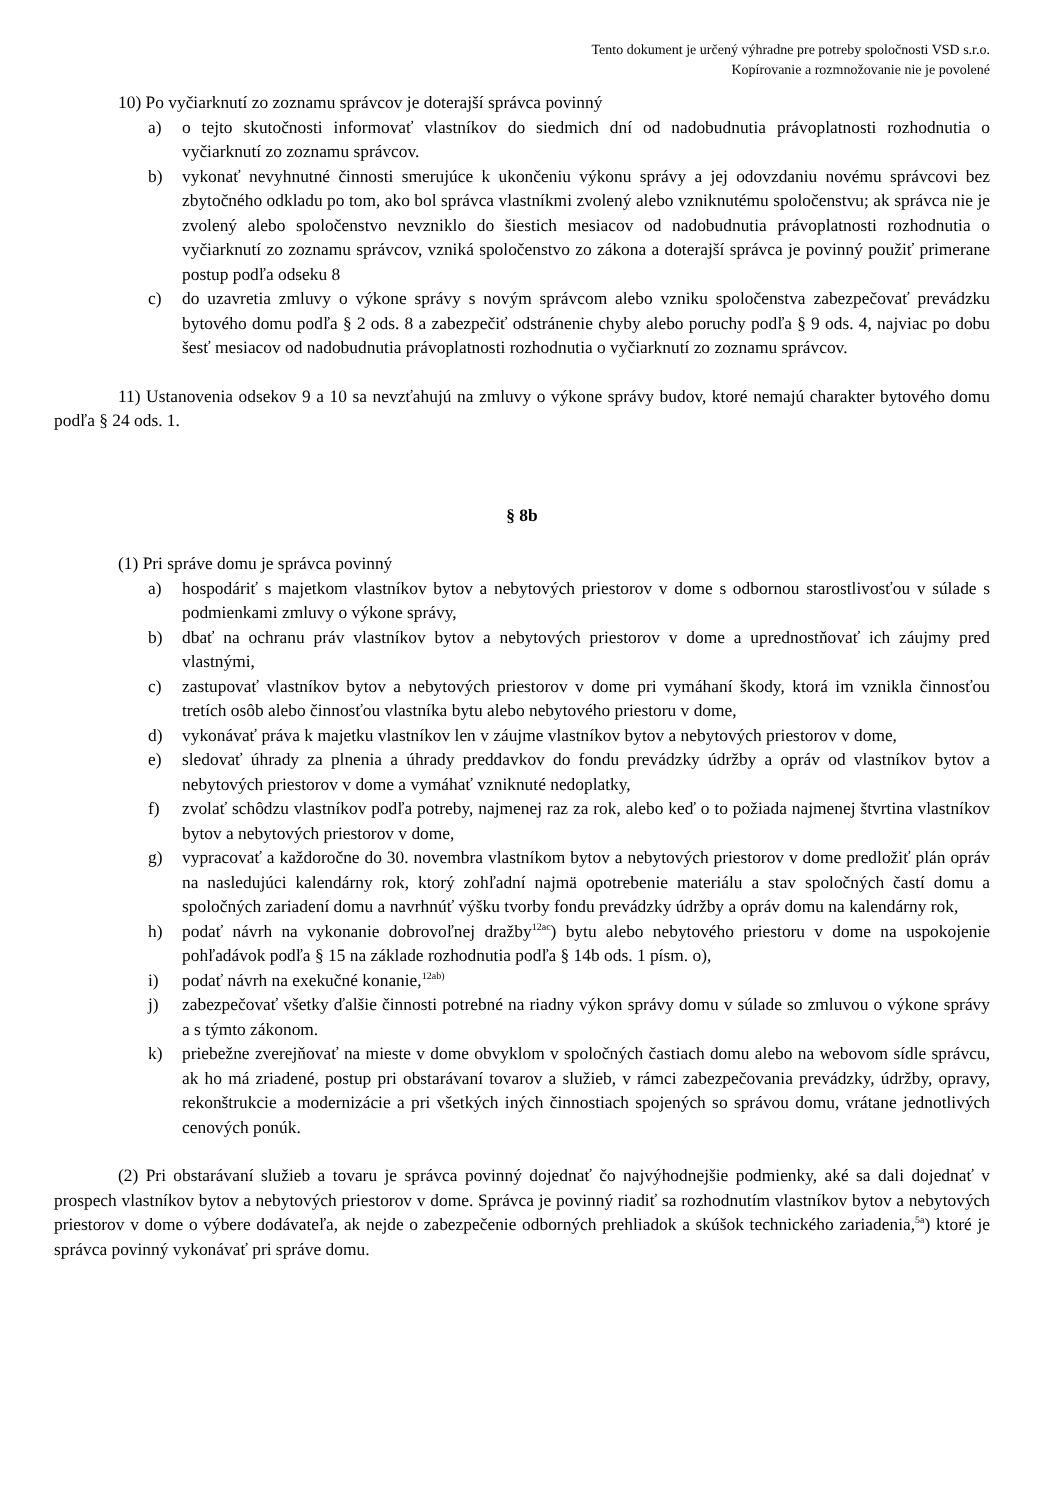Tento dokument je určený výhradne pre potreby spoločnosti VSD s.r.o.
Kopírovanie a rozmnožovanie nie je povolené
10) Po vyčiarknutí zo zoznamu správcov je doterajší správca povinný
a) o tejto skutočnosti informovať vlastníkov do siedmich dní od nadobudnutia právoplatnosti rozhodnutia o vyčiarknutí zo zoznamu správcov.
b) vykonať nevyhnutné činnosti smerujúce k ukončeniu výkonu správy a jej odovzdaniu novému správcovi bez zbytočného odkladu po tom, ako bol správca vlastníkmi zvolený alebo vzniknutému spoločenstvu; ak správca nie je zvolený alebo spoločenstvo nevzniklo do šiestich mesiacov od nadobudnutia právoplatnosti rozhodnutia o vyčiarknutí zo zoznamu správcov, vzniká spoločenstvo zo zákona a doterajší správca je povinný použiť primerane postup podľa odseku 8
c) do uzavretia zmluvy o výkone správy s novým správcom alebo vzniku spoločenstva zabezpečovať prevádzku bytového domu podľa § 2 ods. 8 a zabezpečiť odstránenie chyby alebo poruchy podľa § 9 ods. 4, najviac po dobu šesť mesiacov od nadobudnutia právoplatnosti rozhodnutia o vyčiarknutí zo zoznamu správcov.
11) Ustanovenia odsekov 9 a 10 sa nevzťahujú na zmluvy o výkone správy budov, ktoré nemajú charakter bytového domu podľa § 24 ods. 1.
§ 8b
(1) Pri správe domu je správca povinný
a) hospodáriť s majetkom vlastníkov bytov a nebytových priestorov v dome s odbornou starostlivosťou v súlade s podmienkami zmluvy o výkone správy,
b) dbať na ochranu práv vlastníkov bytov a nebytových priestorov v dome a uprednostňovať ich záujmy pred vlastnými,
c) zastupovať vlastníkov bytov a nebytových priestorov v dome pri vymáhaní škody, ktorá im vznikla činnosťou tretích osôb alebo činnosťou vlastníka bytu alebo nebytového priestoru v dome,
d) vykonávať práva k majetku vlastníkov len v záujme vlastníkov bytov a nebytových priestorov v dome,
e) sledovať úhrady za plnenia a úhrady preddavkov do fondu prevádzky údržby a opráv od vlastníkov bytov a nebytových priestorov v dome a vymáhať vzniknuté nedoplatky,
f) zvolať schôdzu vlastníkov podľa potreby, najmenej raz za rok, alebo keď o to požiada najmenej štvrtina vlastníkov bytov a nebytových priestorov v dome,
g) vypracovať a každoročne do 30. novembra vlastníkom bytov a nebytových priestorov v dome predložiť plán opráv na nasledujúci kalendárny rok, ktorý zohľadní najmä opotrebenie materiálu a stav spoločných častí domu a spoločných zariadení domu a navrhnúť výšku tvorby fondu prevádzky údržby a opráv domu na kalendárny rok,
h) podať návrh na vykonanie dobrovoľnej dražby<sup>12ac</sup>) bytu alebo nebytového priestoru v dome na uspokojenie pohľadávok podľa § 15 na základe rozhodnutia podľa § 14b ods. 1 písm. o),
i) podať návrh na exekučné konanie,<sup>12ab)</sup>
j) zabezpečovať všetky ďalšie činnosti potrebné na riadny výkon správy domu v súlade so zmluvou o výkone správy a s týmto zákonom.
k) priebežne zverejňovať na mieste v dome obvyklom v spoločných častiach domu alebo na webovom sídle správcu, ak ho má zriadené, postup pri obstarávaní tovarov a služieb, v rámci zabezpečovania prevádzky, údržby, opravy, rekonštrukcie a modernizácie a pri všetkých iných činnostiach spojených so správou domu, vrátane jednotlivých cenových ponúk.
(2) Pri obstarávaní služieb a tovaru je správca povinný dojednať čo najvýhodnejšie podmienky, aké sa dali dojednať v prospech vlastníkov bytov a nebytových priestorov v dome. Správca je povinný riadiť sa rozhodnutím vlastníkov bytov a nebytových priestorov v dome o výbere dodávateľa, ak nejde o zabezpečenie odborných prehliadok a skúšok technického zariadenia,<sup>5a</sup>) ktoré je správca povinný vykonávať pri správe domu.